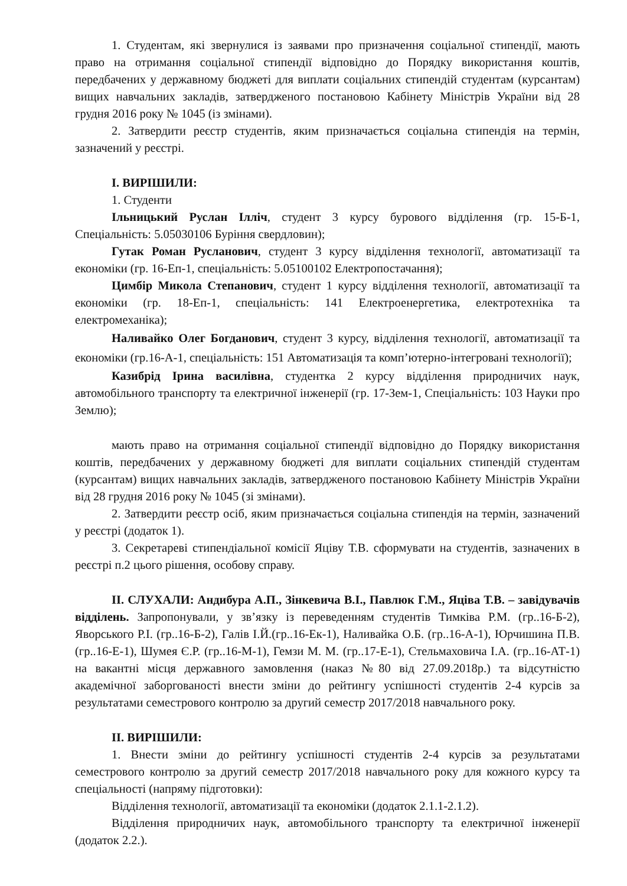1. Студентам, які звернулися із заявами про призначення соціальної стипендії, мають право на отримання соціальної стипендії відповідно до Порядку використання коштів, передбачених у державному бюджеті для виплати соціальних стипендій студентам (курсантам) вищих навчальних закладів, затвердженого постановою Кабінету Міністрів України від 28 грудня 2016 року № 1045 (із змінами).
2. Затвердити реєстр студентів, яким призначається соціальна стипендія на термін, зазначений у реєстрі.
І. ВИРІШИЛИ:
1. Студенти
Ільницький Руслан Ілліч, студент 3 курсу бурового відділення (гр. 15-Б-1, Спеціальність: 5.05030106 Буріння свердловин);
Гутак Роман Русланович, студент 3 курсу відділення технології, автоматизації та економіки (гр. 16-Еп-1, спеціальність: 5.05100102 Електропостачання);
Цимбір Микола Степанович, студент 1 курсу відділення технології, автоматизації та економіки (гр. 18-Еп-1, спеціальність: 141 Електроенергетика, електротехніка та електромеханіка);
Наливайко Олег Богданович, студент 3 курсу, відділення технології, автоматизації та економіки (гр.16-А-1, спеціальність: 151 Автоматизація та комп’ютерно-інтегровані технології);
Казибрід Ірина василівна, студентка 2 курсу відділення природничих наук, автомобільного транспорту та електричної інженерії (гр. 17-Зем-1, Спеціальність: 103 Науки про Землю);
мають право на отримання соціальної стипендії відповідно до Порядку використання коштів, передбачених у державному бюджеті для виплати соціальних стипендій студентам (курсантам) вищих навчальних закладів, затвердженого постановою Кабінету Міністрів України від 28 грудня 2016 року № 1045 (зі змінами).
2. Затвердити реєстр осіб, яким призначається соціальна стипендія на термін, зазначений у реєстрі (додаток 1).
3. Секретареві стипендіальної комісії Яціву Т.В. сформувати на студентів, зазначених в реєстрі п.2 цього рішення, особову справу.
ІІ. СЛУХАЛИ: Андибура А.П., Зінкевича В.І., Павлюк Г.М., Яціва Т.В. – завідувачів відділень. Запропонували, у зв’язку із переведенням студентів Тимківа Р.М. (гр..16-Б-2), Яворського Р.І. (гр..16-Б-2), Галів І.Й.(гр..16-Ек-1), Наливайка О.Б. (гр..16-А-1), Юрчишина П.В. (гр..16-Е-1), Шумея Є.Р. (гр..16-М-1), Гемзи М. М. (гр..17-Е-1), Стельмаховича І.А. (гр..16-АТ-1) на вакантні місця державного замовлення (наказ №80 від 27.09.2018р.) та відсутністю академічної заборгованості внести зміни до рейтингу успішності студентів 2-4 курсів за результатами семестрового контролю за другий семестр 2017/2018 навчального року.
ІІ. ВИРІШИЛИ:
1. Внести зміни до рейтингу успішності студентів 2-4 курсів за результатами семестрового контролю за другий семестр 2017/2018 навчального року для кожного курсу та спеціальності (напряму підготовки):
Відділення технології, автоматизації та економіки (додаток 2.1.1-2.1.2).
Відділення природничих наук, автомобільного транспорту та електричної інженерії (додаток 2.2.).